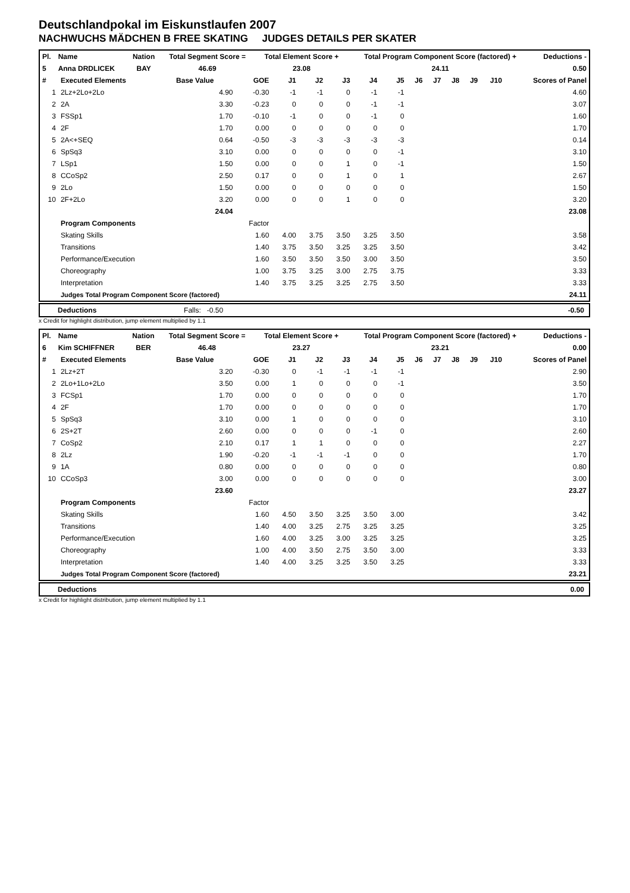Deutschlandpokal im Eiskunstlaufen 2007
NACHWUCHS MÄDCHEN B FREE SKATING JUDGES DETAILS PER SKATER
| Pl. | Name | Nation | Total Segment Score = | Total Element Score + | Total Program Component Score (factored) + | Deductions - |
| --- | --- | --- | --- | --- | --- | --- |
| 5 | Anna DRDLICEK | BAY | 46.69 | 23.08 | 24.11 | 0.50 |
| # | Executed Elements | Base Value | GOE | J1 | J2 | J3 | J4 | J5 | J6 | J7 | J8 | J9 | J10 | Scores of Panel |
| --- | --- | --- | --- | --- | --- | --- | --- | --- | --- | --- | --- | --- | --- | --- |
| 1 | 2Lz+2Lo+2Lo | 4.90 | -0.30 | -1 | -1 | 0 | -1 | -1 | | | | | | 4.60 |
| 2 | 2A | 3.30 | -0.23 | 0 | 0 | 0 | -1 | -1 | | | | | | 3.07 |
| 3 | FSSp1 | 1.70 | -0.10 | -1 | 0 | 0 | -1 | 0 | | | | | | 1.60 |
| 4 | 2F | 1.70 | 0.00 | 0 | 0 | 0 | 0 | 0 | | | | | | 1.70 |
| 5 | 2A<+SEQ | 0.64 | -0.50 | -3 | -3 | -3 | -3 | -3 | | | | | | 0.14 |
| 6 | SpSq3 | 3.10 | 0.00 | 0 | 0 | 0 | 0 | -1 | | | | | | 3.10 |
| 7 | LSp1 | 1.50 | 0.00 | 0 | 0 | 1 | 0 | -1 | | | | | | 1.50 |
| 8 | CCoSp2 | 2.50 | 0.17 | 0 | 0 | 1 | 0 | 1 | | | | | | 2.67 |
| 9 | 2Lo | 1.50 | 0.00 | 0 | 0 | 0 | 0 | 0 | | | | | | 1.50 |
| 10 | 2F+2Lo | 3.20 | 0.00 | 0 | 0 | 1 | 0 | 0 | | | | | | 3.20 |
| | | 24.04 | | | | | | | | | | | | 23.08 |
| | Program Components | | Factor | | | | | | | | | | | |
| | Skating Skills | | 1.60 | 4.00 | 3.75 | 3.50 | 3.25 | 3.50 | | | | | | 3.58 |
| | Transitions | | 1.40 | 3.75 | 3.50 | 3.25 | 3.25 | 3.50 | | | | | | 3.42 |
| | Performance/Execution | | 1.60 | 3.50 | 3.50 | 3.50 | 3.00 | 3.50 | | | | | | 3.50 |
| | Choreography | | 1.00 | 3.75 | 3.25 | 3.00 | 2.75 | 3.75 | | | | | | 3.33 |
| | Interpretation | | 1.40 | 3.75 | 3.25 | 3.25 | 2.75 | 3.50 | | | | | | 3.33 |
| | Judges Total Program Component Score (factored) | | | | | | | | | | | | | 24.11 |
Deductions Falls: -0.50 -0.50
x Credit for highlight distribution, jump element multiplied by 1.1
| Pl. | Name | Nation | Total Segment Score = | Total Element Score + | Total Program Component Score (factored) + | Deductions - |
| --- | --- | --- | --- | --- | --- | --- |
| 6 | Kim SCHIFFNER | BER | 46.48 | 23.27 | 23.21 | 0.00 |
| # | Executed Elements | Base Value | GOE | J1 | J2 | J3 | J4 | J5 | J6 | J7 | J8 | J9 | J10 | Scores of Panel |
| --- | --- | --- | --- | --- | --- | --- | --- | --- | --- | --- | --- | --- | --- | --- |
| 1 | 2Lz+2T | 3.20 | -0.30 | 0 | -1 | -1 | -1 | -1 | | | | | | 2.90 |
| 2 | 2Lo+1Lo+2Lo | 3.50 | 0.00 | 1 | 0 | 0 | 0 | -1 | | | | | | 3.50 |
| 3 | FCSp1 | 1.70 | 0.00 | 0 | 0 | 0 | 0 | 0 | | | | | | 1.70 |
| 4 | 2F | 1.70 | 0.00 | 0 | 0 | 0 | 0 | 0 | | | | | | 1.70 |
| 5 | SpSq3 | 3.10 | 0.00 | 1 | 0 | 0 | 0 | 0 | | | | | | 3.10 |
| 6 | 2S+2T | 2.60 | 0.00 | 0 | 0 | 0 | -1 | 0 | | | | | | 2.60 |
| 7 | CoSp2 | 2.10 | 0.17 | 1 | 1 | 0 | 0 | 0 | | | | | | 2.27 |
| 8 | 2Lz | 1.90 | -0.20 | -1 | -1 | -1 | 0 | 0 | | | | | | 1.70 |
| 9 | 1A | 0.80 | 0.00 | 0 | 0 | 0 | 0 | 0 | | | | | | 0.80 |
| 10 | CCoSp3 | 3.00 | 0.00 | 0 | 0 | 0 | 0 | 0 | | | | | | 3.00 |
| | | 23.60 | | | | | | | | | | | | 23.27 |
| | Program Components | | Factor | | | | | | | | | | | |
| | Skating Skills | | 1.60 | 4.50 | 3.50 | 3.25 | 3.50 | 3.00 | | | | | | 3.42 |
| | Transitions | | 1.40 | 4.00 | 3.25 | 2.75 | 3.25 | 3.25 | | | | | | 3.25 |
| | Performance/Execution | | 1.60 | 4.00 | 3.25 | 3.00 | 3.25 | 3.25 | | | | | | 3.25 |
| | Choreography | | 1.00 | 4.00 | 3.50 | 2.75 | 3.50 | 3.00 | | | | | | 3.33 |
| | Interpretation | | 1.40 | 4.00 | 3.25 | 3.25 | 3.50 | 3.25 | | | | | | 3.33 |
| | Judges Total Program Component Score (factored) | | | | | | | | | | | | | 23.21 |
Deductions 0.00
x Credit for highlight distribution, jump element multiplied by 1.1